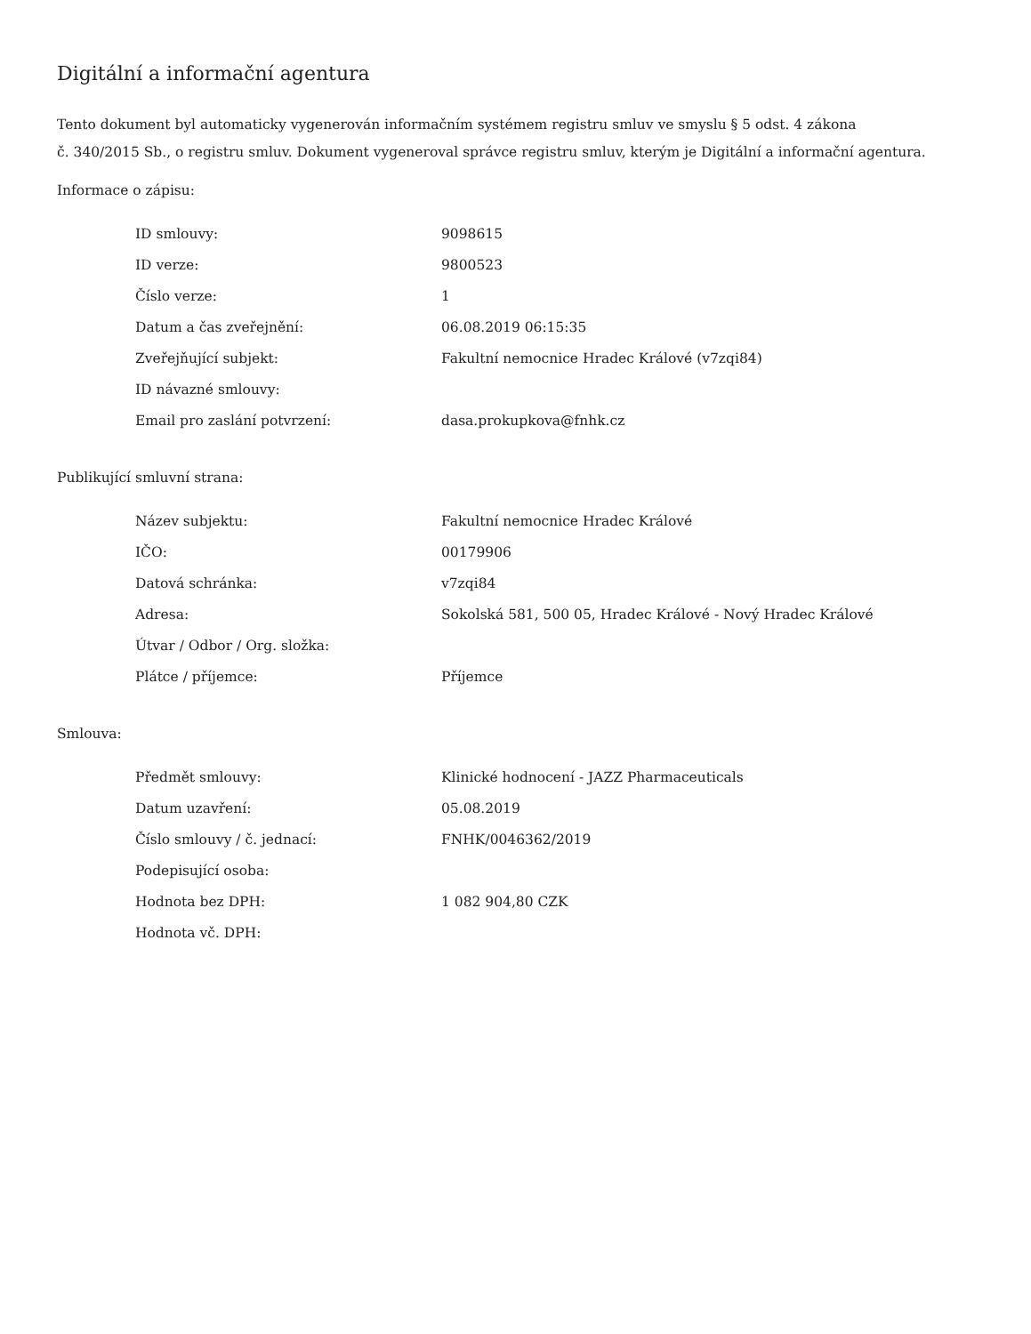Digitální a informační agentura
Tento dokument byl automaticky vygenerován informačním systémem registru smluv ve smyslu § 5 odst. 4 zákona
č. 340/2015 Sb., o registru smluv. Dokument vygeneroval správce registru smluv, kterým je Digitální a informační agentura.
Informace o zápisu:
| ID smlouvy: | 9098615 |
| ID verze: | 9800523 |
| Číslo verze: | 1 |
| Datum a čas zveřejnění: | 06.08.2019 06:15:35 |
| Zveřejňující subjekt: | Fakultní nemocnice Hradec Králové (v7zqi84) |
| ID návazné smlouvy: | |
| Email pro zaslání potvrzení: | dasa.prokupkova@fnhk.cz |
Publikující smluvní strana:
| Název subjektu: | Fakultní nemocnice Hradec Králové |
| IČO: | 00179906 |
| Datová schránka: | v7zqi84 |
| Adresa: | Sokolská 581, 500 05, Hradec Králové - Nový Hradec Králové |
| Útvar / Odbor / Org. složka: | |
| Plátce / příjemce: | Příjemce |
Smlouva:
| Předmět smlouvy: | Klinické hodnocení - JAZZ Pharmaceuticals |
| Datum uzavření: | 05.08.2019 |
| Číslo smlouvy / č. jednací: | FNHK/0046362/2019 |
| Podepisující osoba: | |
| Hodnota bez DPH: | 1 082 904,80 CZK |
| Hodnota vč. DPH: | |